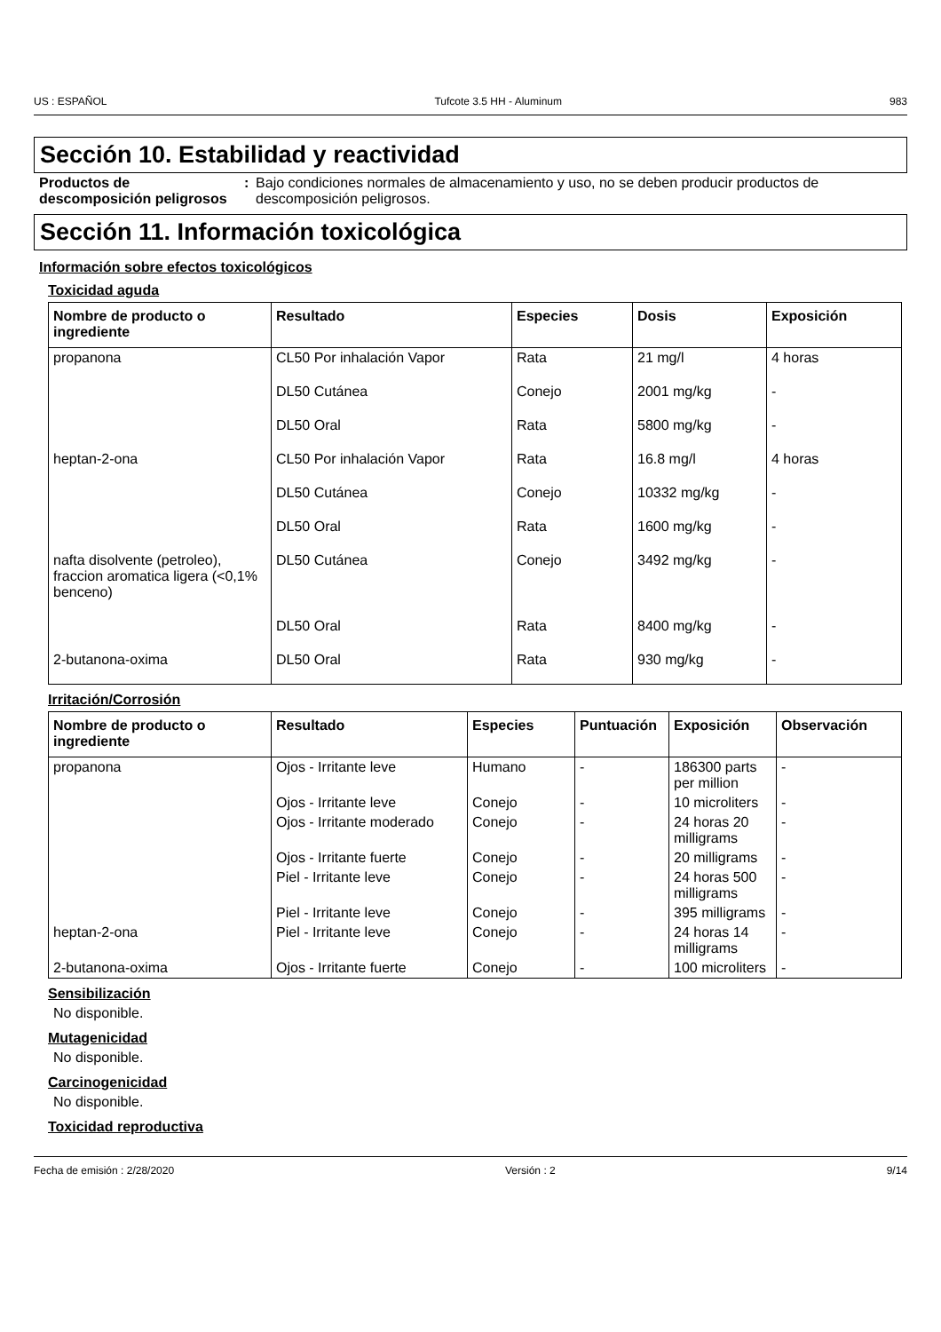US : ESPAÑOL Tufcote 3.5 HH - Aluminum 983
Sección 10. Estabilidad y reactividad
Productos de descomposición peligrosos
: Bajo condiciones normales de almacenamiento y uso, no se deben producir productos de descomposición peligrosos.
Sección 11. Información toxicológica
Información sobre efectos toxicológicos
Toxicidad aguda
| Nombre de producto o ingrediente | Resultado | Especies | Dosis | Exposición |
| --- | --- | --- | --- | --- |
| propanona | CL50 Por inhalación Vapor | Rata | 21 mg/l | 4 horas |
| | DL50 Cutánea | Conejo | 2001 mg/kg | - |
| | DL50 Oral | Rata | 5800 mg/kg | - |
| heptan-2-ona | CL50 Por inhalación Vapor | Rata | 16.8 mg/l | 4 horas |
| | DL50 Cutánea | Conejo | 10332 mg/kg | - |
| | DL50 Oral | Rata | 1600 mg/kg | - |
| nafta disolvente (petroleo), fraccion aromatica ligera (<0,1% benceno) | DL50 Cutánea | Conejo | 3492 mg/kg | - |
| | DL50 Oral | Rata | 8400 mg/kg | - |
| 2-butanona-oxima | DL50 Oral | Rata | 930 mg/kg | - |
Irritación/Corrosión
| Nombre de producto o ingrediente | Resultado | Especies | Puntuación | Exposición | Observación |
| --- | --- | --- | --- | --- | --- |
| propanona | Ojos - Irritante leve | Humano | - | 186300 parts per million | - |
| | Ojos - Irritante leve | Conejo | - | 10 microliters | - |
| | Ojos - Irritante moderado | Conejo | - | 24 horas 20 milligrams | - |
| | Ojos - Irritante fuerte | Conejo | - | 20 milligrams | - |
| | Piel - Irritante leve | Conejo | - | 24 horas 500 milligrams | - |
| | Piel - Irritante leve | Conejo | - | 395 milligrams | - |
| heptan-2-ona | Piel - Irritante leve | Conejo | - | 24 horas 14 milligrams | - |
| 2-butanona-oxima | Ojos - Irritante fuerte | Conejo | - | 100 microliters | - |
Sensibilización
No disponible.
Mutagenicidad
No disponible.
Carcinogenicidad
No disponible.
Toxicidad reproductiva
Fecha de emisión : 2/28/2020 Versión : 2 9/14